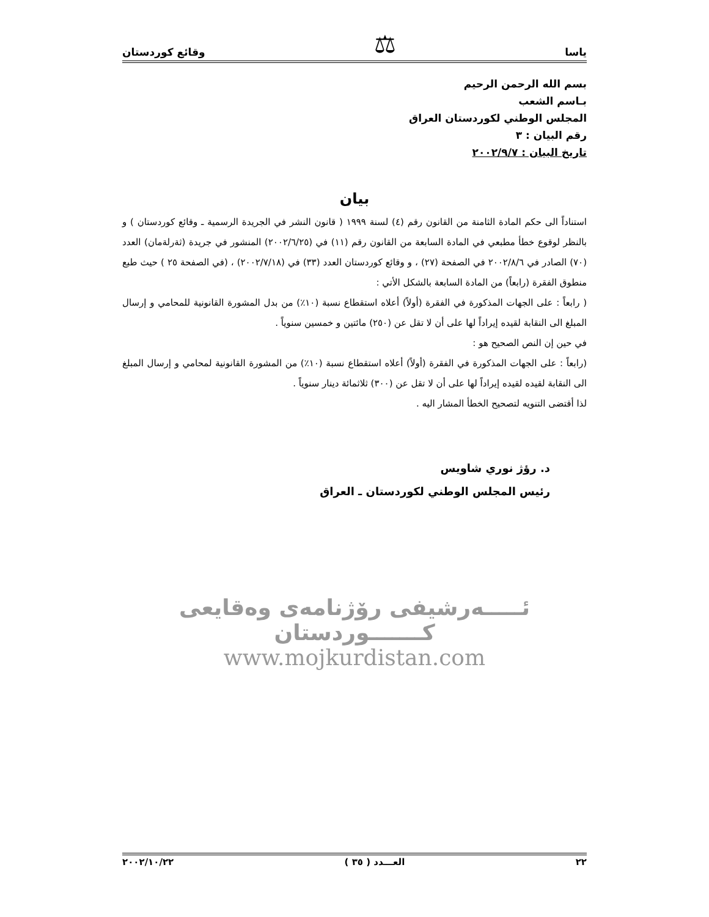ياسا ⚖ وقائع كوردستان
بسم الله الرحمن الرحيم
بـاسم الشعب
المجلس الوطني لكوردستان العراق
رقم البيان : ٣
تاريخ البيان : ٢٠٠٢/٩/٧
بيان
استناداً الى حكم المادة الثامنة من القانون رقم (٤) لسنة ١٩٩٩ ( قانون النشر في الجريدة الرسمية ـ وقائع كوردستان ) و بالنظر لوقوع خطأ مطبعي في المادة السابعة من القانون رقم (١١) في (٢٠٠٢/٦/٢٥) المنشور في جريدة (ثةرلةمان) العدد (٧٠) الصادر في ٢٠٠٢/٨/٦ في الصفحة (٢٧) ، و وقائع كوردستان العدد (٣٣) في (٢٠٠٢/٧/١٨) ، (في الصفحة ٢٥ ) حيث طبع منطوق الفقرة (رابعاً) من المادة السابعة بالشكل الأتي :
( رابعاً : على الجهات المذكورة في الفقرة (أولاً) أعلاه استقطاع نسبة (١٠٪) من بدل المشورة القانونية للمحامي و إرسال المبلغ الى النقابة لقيده إيراداً لها على أن لا تقل عن (٢٥٠) مائتين و خمسين سنوياً .
في حين إن النص الصحيح هو :
(رابعاً : على الجهات المذكورة في الفقرة (أولاً) أعلاه استقطاع نسبة (١٠٪) من المشورة القانونية لمحامي و إرسال المبلغ الى النقابة لقيده لقيده إيراداً لها على أن لا تقل عن (٣٠٠) ثلاثمائة دينار سنوياً .
لذا أقتضى التنويه لتصحيح الخطأ المشار اليه .
د. رؤژ نوري شاويس
رئيس المجلس الوطني لكوردستان ـ العراق
ئـــــەرشيفی رۆژنامەی وەقايعی كـــــــوردستان
www.mojkurdistan.com
٢٢ العـــدد ( ٣٥ ) ٢٠٠٢/١٠/٢٢